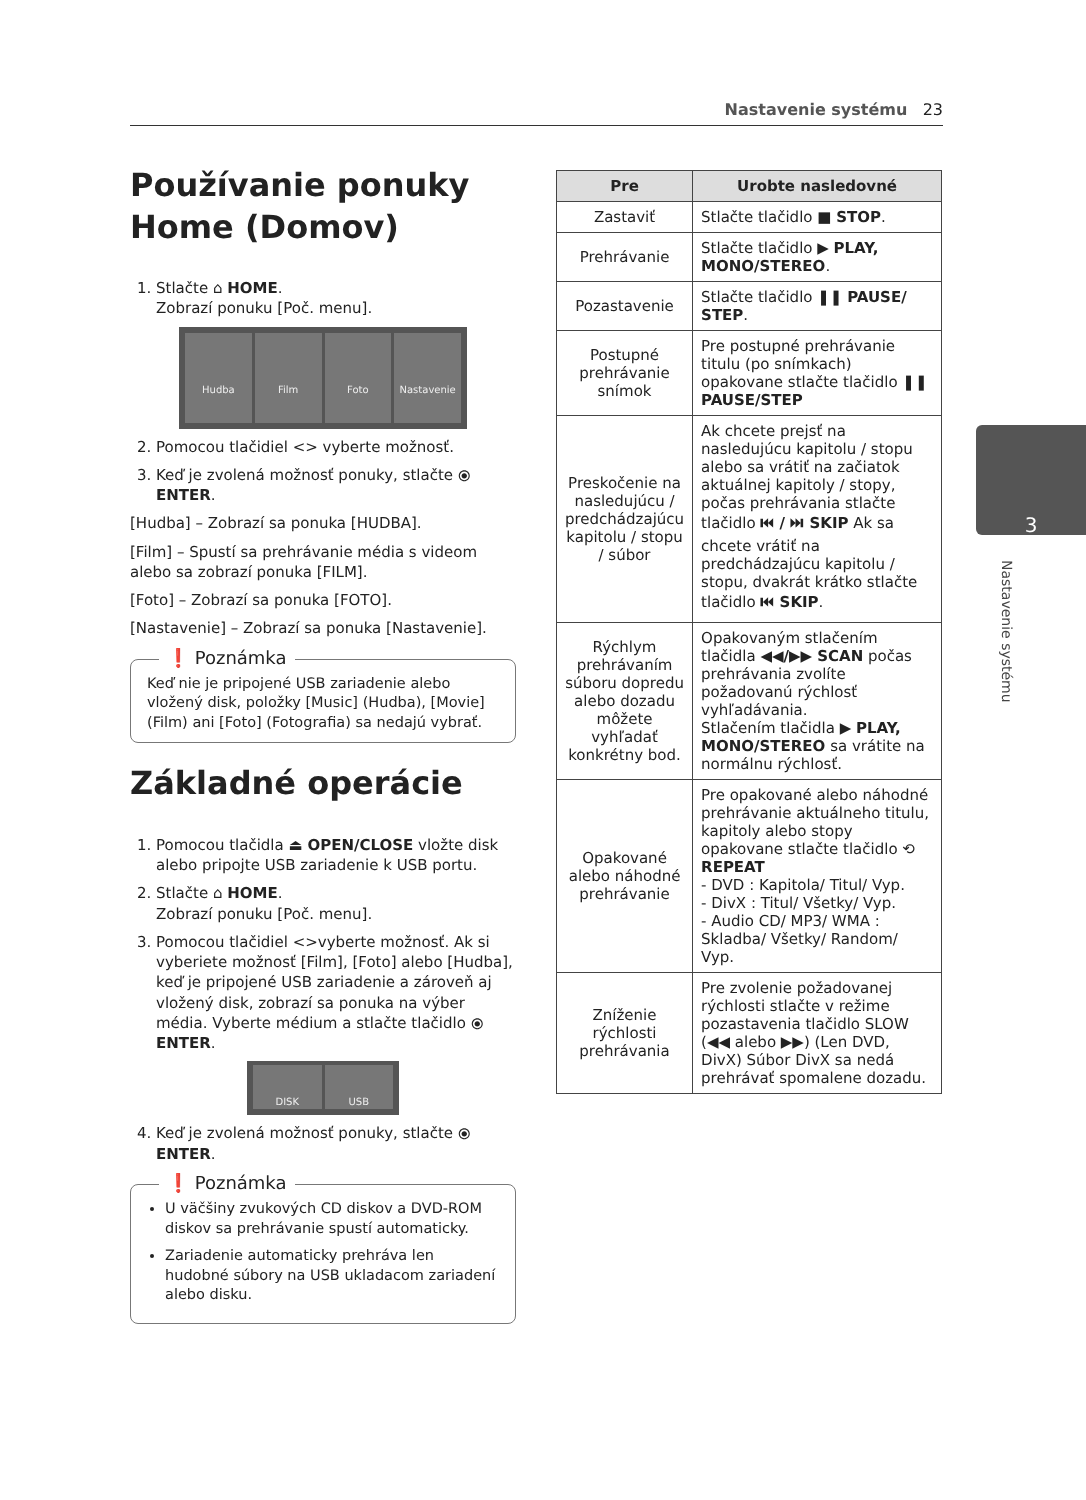Nastavenie systému 23
Používanie ponuky Home (Domov)
1. Stlačte ⌂ HOME.
Zobrazí ponuku [Poč. menu].
Hudba Film Foto Nastavenie
2. Pomocou tlačidiel <> vyberte možnosť.
3. Keď je zvolená možnosť ponuky, stlačte ⦿ ENTER.
[Hudba] – Zobrazí sa ponuka [HUDBA].
[Film] – Spustí sa prehrávanie média s videom alebo sa zobrazí ponuka [FILM].
[Foto] – Zobrazí sa ponuka [FOTO].
[Nastavenie] – Zobrazí sa ponuka [Nastavenie].
❗ Poznámka
Keď nie je pripojené USB zariadenie alebo vložený disk, položky [Music] (Hudba), [Movie] (Film) ani [Foto] (Fotografia) sa nedajú vybrať.
Základné operácie
1. Pomocou tlačidla ⏏ OPEN/CLOSE vložte disk alebo pripojte USB zariadenie k USB portu.
2. Stlačte ⌂ HOME.
Zobrazí ponuku [Poč. menu].
3. Pomocou tlačidiel <>vyberte možnosť. Ak si vyberiete možnosť [Film], [Foto] alebo [Hudba], keď je pripojené USB zariadenie a zároveň aj vložený disk, zobrazí sa ponuka na výber média. Vyberte médium a stlačte tlačidlo ⦿ ENTER.
DISK USB
4. Keď je zvolená možnosť ponuky, stlačte ⦿ ENTER.
❗ Poznámka
U väčšiny zvukových CD diskov a DVD-ROM diskov sa prehrávanie spustí automaticky.
Zariadenie automaticky prehráva len hudobné súbory na USB ukladacom zariadení alebo disku.
| Pre | Urobte nasledovné |
| --- | --- |
| Zastaviť | Stlačte tlačidlo ■ STOP . |
| Prehrávanie | Stlačte tlačidlo ▶ PLAY, MONO/STEREO . |
| Pozastavenie | Stlačte tlačidlo ❚❚ PAUSE/ STEP . |
| Postupné prehrávanie snímok | Pre postupné prehrávanie titulu (po snímkach) opakovane stlačte tlačidlo ❚❚ PAUSE/STEP |
| Preskočenie na nasledujúcu / predchádzajúcu kapitolu / stopu / súbor | Ak chcete prejsť na nasledujúcu kapitolu / stopu alebo sa vrátiť na začiatok aktuálnej kapitoly / stopy, počas prehrávania stlačte tlačidlo ⏮ / ⏭ SKIP Ak sa chcete vrátiť na predchádzajúcu kapitolu / stopu, dvakrát krátko stlačte tlačidlo ⏮ SKIP . |
| Rýchlym prehrávaním súboru dopredu alebo dozadu môžete vyhľadať konkrétny bod. | Opakovaným stlačením tlačidla ◀◀/▶▶ SCAN počas prehrávania zvolíte požadovanú rýchlosť vyhľadávania. Stlačením tlačidla ▶ PLAY, MONO/STEREO sa vrátite na normálnu rýchlosť. |
| Opakované alebo náhodné prehrávanie | Pre opakované alebo náhodné prehrávanie aktuálneho titulu, kapitoly alebo stopy opakovane stlačte tlačidlo ⟲ REPEAT - DVD : Kapitola/ Titul/ Vyp. - DivX : Titul/ Všetky/ Vyp. - Audio CD/ MP3/ WMA : Skladba/ Všetky/ Random/ Vyp. |
| Zníženie rýchlosti prehrávania | Pre zvolenie požadovanej rýchlosti stlačte v režime pozastavenia tlačidlo SLOW (◀◀ alebo ▶▶) (Len DVD, DivX) Súbor DivX sa nedá prehrávať spomalene dozadu. |
3
Nastavenie systému